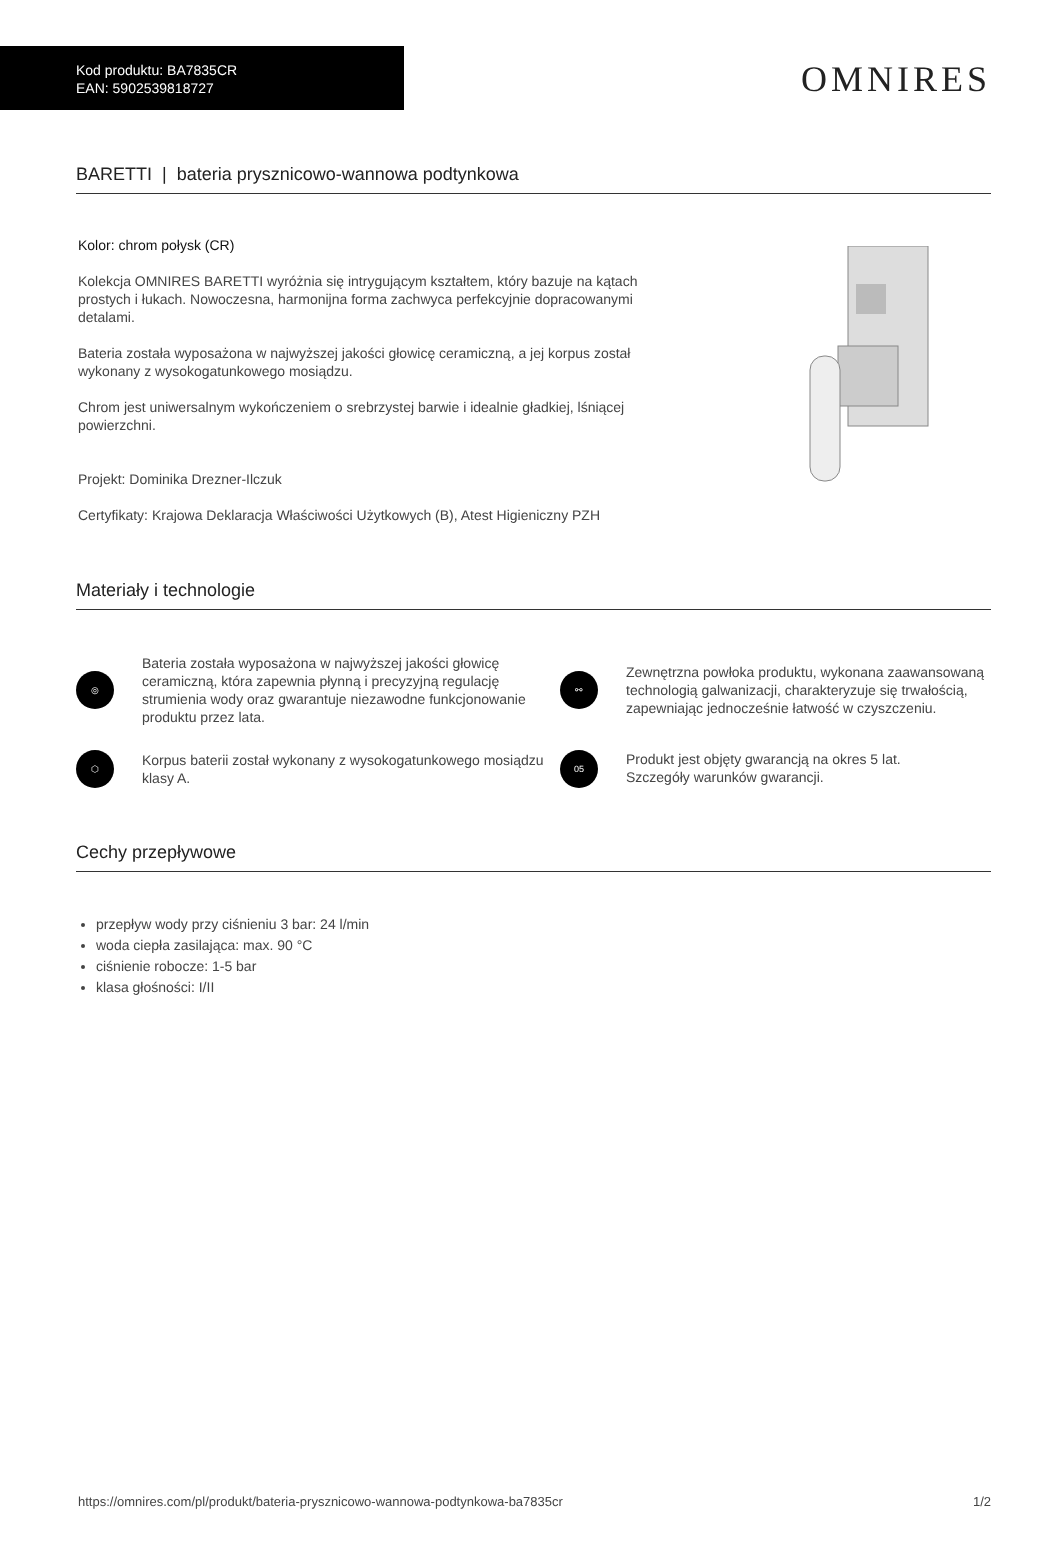Kod produktu: BA7835CR
EAN: 5902539818727
OMNIRES
BARETTI | bateria prysznicowo-wannowa podtynkowa
Kolor: chrom połysk (CR)
Kolekcja OMNIRES BARETTI wyróżnia się intrygującym kształtem, który bazuje na kątach prostych i łukach. Nowoczesna, harmonijna forma zachwyca perfekcyjnie dopracowanymi detalami.
Bateria została wyposażona w najwyższej jakości głowicę ceramiczną, a jej korpus został wykonany z wysokogatunkowego mosiądzu.
Chrom jest uniwersalnym wykończeniem o srebrzystej barwie i idealnie gładkiej, lśniącej powierzchni.
Projekt: Dominika Drezner-Ilczuk
Certyfikaty: Krajowa Deklaracja Właściwości Użytkowych (B), Atest Higieniczny PZH
Materiały i technologie
◎
Bateria została wyposażona w najwyższej jakości głowicę ceramiczną, która zapewnia płynną i precyzyjną regulację strumienia wody oraz gwarantuje niezawodne funkcjonowanie produktu przez lata.
⚯
Zewnętrzna powłoka produktu, wykonana zaawansowaną technologią galwanizacji, charakteryzuje się trwałością, zapewniając jednocześnie łatwość w czyszczeniu.
⬡
Korpus baterii został wykonany z wysokogatunkowego mosiądzu klasy A.
05
Produkt jest objęty gwarancją na okres 5 lat.
Szczegóły warunków gwarancji.
Cechy przepływowe
przepływ wody przy ciśnieniu 3 bar: 24 l/min
woda ciepła zasilająca: max. 90 °C
ciśnienie robocze: 1-5 bar
klasa głośności: I/II
https://omnires.com/pl/produkt/bateria-prysznicowo-wannowa-podtynkowa-ba7835cr 1/2